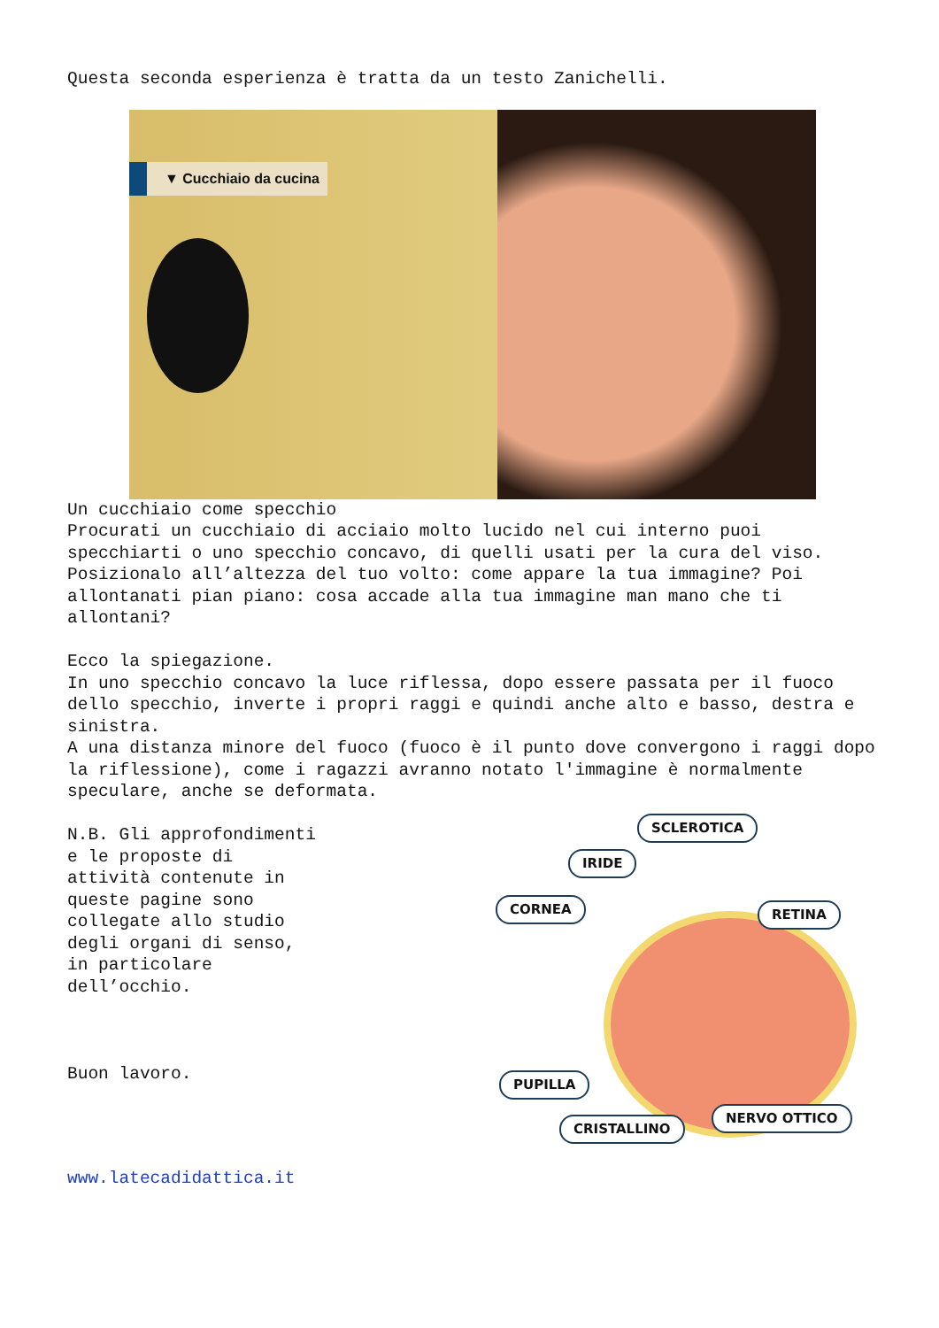Questa seconda esperienza è tratta da un testo Zanichelli.
▼ Cucchiaio da cucina
Un cucchiaio come specchio
Procurati un cucchiaio di acciaio molto lucido nel cui interno puoi specchiarti o uno specchio concavo, di quelli usati per la cura del viso. Posizionalo all’altezza del tuo volto: come appare la tua immagine? Poi allontanati pian piano: cosa accade alla tua immagine man mano che ti allontani?
Ecco la spiegazione.
In uno specchio concavo la luce riflessa, dopo essere passata per il fuoco dello specchio, inverte i propri raggi e quindi anche alto e basso, destra e sinistra.
A una distanza minore del fuoco (fuoco è il punto dove convergono i raggi dopo la riflessione), come i ragazzi avranno notato l'immagine è normalmente speculare, anche se deformata.
N.B. Gli approfondimenti e le proposte di attività contenute in queste pagine sono collegate allo studio degli organi di senso, in particolare dell’occhio.
Buon lavoro.
SCLEROTICA
IRIDE
CORNEA RETINA
PUPILLA
CRISTALLINO
NERVO OTTICO
www.latecadidattica.it